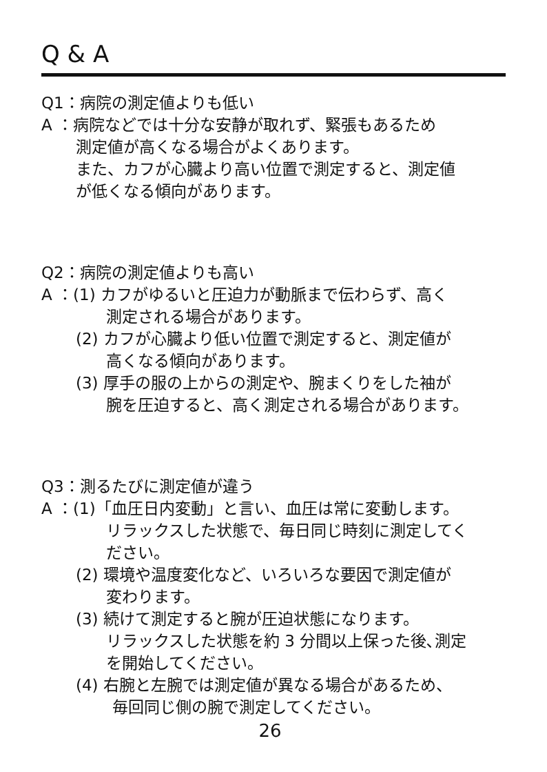Q & A
Q1：病院の測定値よりも低い
A ：病院などでは十分な安静が取れず、緊張もあるため
測定値が高くなる場合がよくあります。
また、カフが心臓より高い位置で測定すると、測定値
が低くなる傾向があります。
Q2：病院の測定値よりも高い
A ：(1) カフがゆるいと圧迫力が動脈まで伝わらず、高く
測定される場合があります。
(2) カフが心臓より低い位置で測定すると、測定値が
高くなる傾向があります。
(3) 厚手の服の上からの測定や、腕まくりをした袖が
腕を圧迫すると、高く測定される場合があります。
Q3：測るたびに測定値が違う
A ：(1)「血圧日内変動」と言い、血圧は常に変動します。
リラックスした状態で、毎日同じ時刻に測定してく
ださい。
(2) 環境や温度変化など、いろいろな要因で測定値が
変わります。
(3) 続けて測定すると腕が圧迫状態になります。
リラックスした状態を約 3 分間以上保った後､測定
を開始してください。
(4) 右腕と左腕では測定値が異なる場合があるため、
毎回同じ側の腕で測定してください。
26